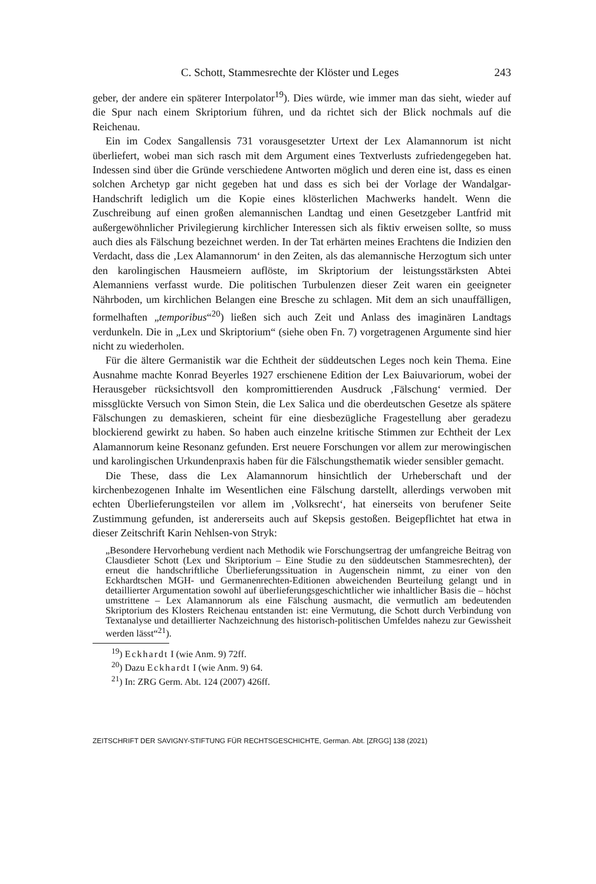C. Schott, Stammesrechte der Klöster und Leges 243
geber, der andere ein späterer Interpolator<sup>19</sup>). Dies würde, wie immer man das sieht, wieder auf die Spur nach einem Skriptorium führen, und da richtet sich der Blick nochmals auf die Reichenau.
Ein im Codex Sangallensis 731 vorausgesetzter Urtext der Lex Alamannorum ist nicht überliefert, wobei man sich rasch mit dem Argument eines Textverlusts zufriedengegeben hat. Indessen sind über die Gründe verschiedene Antworten möglich und deren eine ist, dass es einen solchen Archetyp gar nicht gegeben hat und dass es sich bei der Vorlage der Wandalgar-Handschrift lediglich um die Kopie eines klösterlichen Machwerks handelt. Wenn die Zuschreibung auf einen großen alemannischen Landtag und einen Gesetzgeber Lantfrid mit außergewöhnlicher Privilegierung kirchlicher Interessen sich als fiktiv erweisen sollte, so muss auch dies als Fälschung bezeichnet werden. In der Tat erhärten meines Erachtens die Indizien den Verdacht, dass die ‚Lex Alamannorum‘ in den Zeiten, als das alemannische Herzogtum sich unter den karolingischen Hausmeiern auflöste, im Skriptorium der leistungsstärksten Abtei Alemanniens verfasst wurde. Die politischen Turbulenzen dieser Zeit waren ein geeigneter Nährboden, um kirchlichen Belangen eine Bresche zu schlagen. Mit dem an sich unauffälligen, formelhaften „temporibus“<sup>20</sup>) ließen sich auch Zeit und Anlass des imaginären Landtags verdunkeln. Die in „Lex und Skriptorium“ (siehe oben Fn. 7) vorgetragenen Argumente sind hier nicht zu wiederholen.
Für die ältere Germanistik war die Echtheit der süddeutschen Leges noch kein Thema. Eine Ausnahme machte Konrad Beyerles 1927 erschienene Edition der Lex Baiuvariorum, wobei der Herausgeber rücksichtsvoll den kompromittierenden Ausdruck ‚Fälschung‘ vermied. Der missglückte Versuch von Simon Stein, die Lex Salica und die oberdeutschen Gesetze als spätere Fälschungen zu demaskieren, scheint für eine diesbezügliche Fragestellung aber geradezu blockierend gewirkt zu haben. So haben auch einzelne kritische Stimmen zur Echtheit der Lex Alamannorum keine Resonanz gefunden. Erst neuere Forschungen vor allem zur merowingischen und karolingischen Urkundenpraxis haben für die Fälschungsthematik wieder sensibler gemacht.
Die These, dass die Lex Alamannorum hinsichtlich der Urheberschaft und der kirchenbezogenen Inhalte im Wesentlichen eine Fälschung darstellt, allerdings verwoben mit echten Überlieferungsteilen vor allem im ‚Volksrecht‘, hat einerseits von berufener Seite Zustimmung gefunden, ist andererseits auch auf Skepsis gestoßen. Beigepflichtet hat etwa in dieser Zeitschrift Karin Nehlsen-von Stryk:
„Besondere Hervorhebung verdient nach Methodik wie Forschungsertrag der umfangreiche Beitrag von Clausdieter Schott (Lex und Skriptorium – Eine Studie zu den süddeutschen Stammesrechten), der erneut die handschriftliche Überlieferungssituation in Augenschein nimmt, zu einer von den Eckhardtschen MGH- und Germanenrechten-Editionen abweichenden Beurteilung gelangt und in detaillierter Argumentation sowohl auf überlieferungsgeschichtlicher wie inhaltlicher Basis die – höchst umstrittene – Lex Alamannorum als eine Fälschung ausmacht, die vermutlich am bedeutenden Skriptorium des Klosters Reichenau entstanden ist: eine Vermutung, die Schott durch Verbindung von Textanalyse und detaillierter Nachzeichnung des historisch-politischen Umfeldes nahezu zur Gewissheit werden lässt“<sup>21</sup>).
<sup>19</sup>) Eckhardt I (wie Anm. 9) 72ff.
<sup>20</sup>) Dazu Eckhardt I (wie Anm. 9) 64.
<sup>21</sup>) In: ZRG Germ. Abt. 124 (2007) 426ff.
ZEITSCHRIFT DER SAVIGNY-STIFTUNG FÜR RECHTSGESCHICHTE, German. Abt. [ZRGG] 138 (2021)